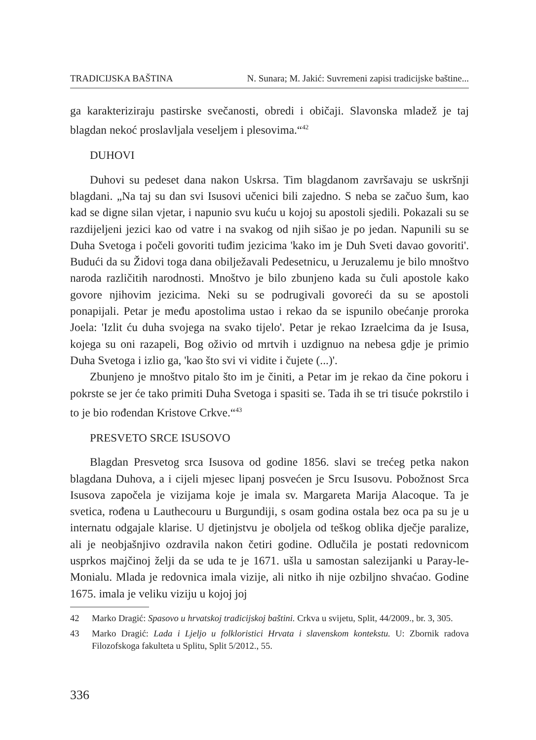TRADICIJSKA BAŠTINA N. Sunara; M. Jakić: Suvremeni zapisi tradicijske baštine...
ga karakteriziraju pastirske svečanosti, obredi i običaji. Slavonska mladež je taj blagdan nekoć proslavljala veseljem i plesovima.“<sup>42</sup>
DUHOVI
Duhovi su pedeset dana nakon Uskrsa. Tim blagdanom završavaju se uskršnji blagdani. „Na taj su dan svi Isusovi učenici bili zajedno. S neba se začuo šum, kao kad se digne silan vjetar, i napunio svu kuću u kojoj su apostoli sjedili. Pokazali su se razdijeljeni jezici kao od vatre i na svakog od njih sišao je po jedan. Napunili su se Duha Svetoga i počeli govoriti tuđim jezicima 'kako im je Duh Sveti davao govoriti'. Budući da su Židovi toga dana obilježavali Pedesetnicu, u Jeruzalemu je bilo mnoštvo naroda različitih narodnosti. Mnoštvo je bilo zbunjeno kada su čuli apostole kako govore njihovim jezicima. Neki su se podrugivali govoreći da su se apostoli ponapijali. Petar je među apostolima ustao i rekao da se ispunilo obećanje proroka Joela: 'Izlit ću duha svojega na svako tijelo'. Petar je rekao Izraelcima da je Isusa, kojega su oni razapeli, Bog oživio od mrtvih i uzdignuo na nebesa gdje je primio Duha Svetoga i izlio ga, 'kao što svi vi vidite i čujete (...)'.
Zbunjeno je mnoštvo pitalo što im je činiti, a Petar im je rekao da čine pokoru i pokrste se jer će tako primiti Duha Svetoga i spasiti se. Tada ih se tri tisuće pokrstilo i to je bio rođendan Kristove Crkve.“<sup>43</sup>
PRESVETO SRCE ISUSOVO
Blagdan Presvetog srca Isusova od godine 1856. slavi se trećeg petka nakon blagdana Duhova, a i cijeli mjesec lipanj posvećen je Srcu Isusovu. Pobožnost Srca Isusova započela je vizijama koje je imala sv. Margareta Marija Alacoque. Ta je svetica, rođena u Lauthecouru u Burgundiji, s osam godina ostala bez oca pa su je u internatu odgajale klarise. U djetinjstvu je oboljela od teškog oblika dječje paralize, ali je neobjašnjivo ozdravila nakon četiri godine. Odlučila je postati redovnicom usprkos majčinoj želji da se uda te je 1671. ušla u samostan salezijanki u Paray-le-Monialu. Mlada je redovnica imala vizije, ali nitko ih nije ozbiljno shvaćao. Godine 1675. imala je veliku viziju u kojoj joj
42 Marko Dragić: Spasovo u hrvatskoj tradicijskoj baštini. Crkva u svijetu, Split, 44/2009., br. 3, 305.
43 Marko Dragić: Lada i Ljeljo u folkloristici Hrvata i slavenskom kontekstu. U: Zbornik radova Filozofskoga fakulteta u Splitu, Split 5/2012., 55.
336